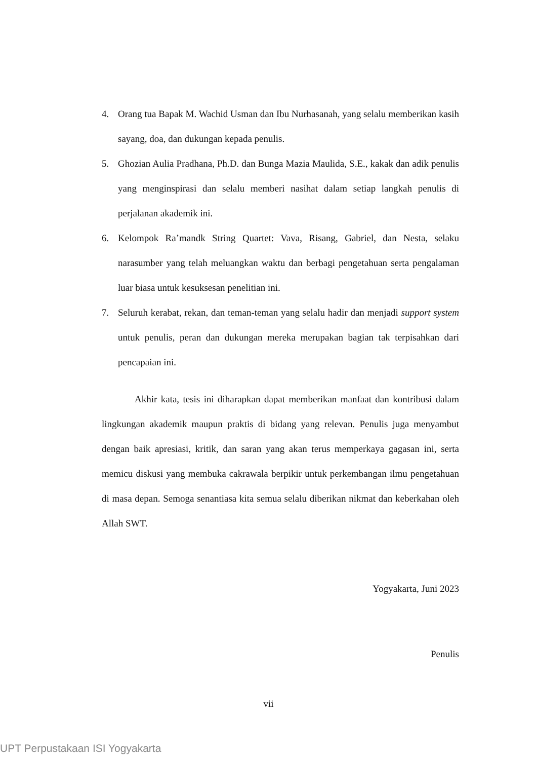4. Orang tua Bapak M. Wachid Usman dan Ibu Nurhasanah, yang selalu memberikan kasih sayang, doa, dan dukungan kepada penulis.
5. Ghozian Aulia Pradhana, Ph.D. dan Bunga Mazia Maulida, S.E., kakak dan adik penulis yang menginspirasi dan selalu memberi nasihat dalam setiap langkah penulis di perjalanan akademik ini.
6. Kelompok Ra’mandk String Quartet: Vava, Risang, Gabriel, dan Nesta, selaku narasumber yang telah meluangkan waktu dan berbagi pengetahuan serta pengalaman luar biasa untuk kesuksesan penelitian ini.
7. Seluruh kerabat, rekan, dan teman-teman yang selalu hadir dan menjadi support system untuk penulis, peran dan dukungan mereka merupakan bagian tak terpisahkan dari pencapaian ini.
Akhir kata, tesis ini diharapkan dapat memberikan manfaat dan kontribusi dalam lingkungan akademik maupun praktis di bidang yang relevan. Penulis juga menyambut dengan baik apresiasi, kritik, dan saran yang akan terus memperkaya gagasan ini, serta memicu diskusi yang membuka cakrawala berpikir untuk perkembangan ilmu pengetahuan di masa depan. Semoga senantiasa kita semua selalu diberikan nikmat dan keberkahan oleh Allah SWT.
Yogyakarta, Juni 2023
Penulis
vii
UPT Perpustakaan ISI Yogyakarta